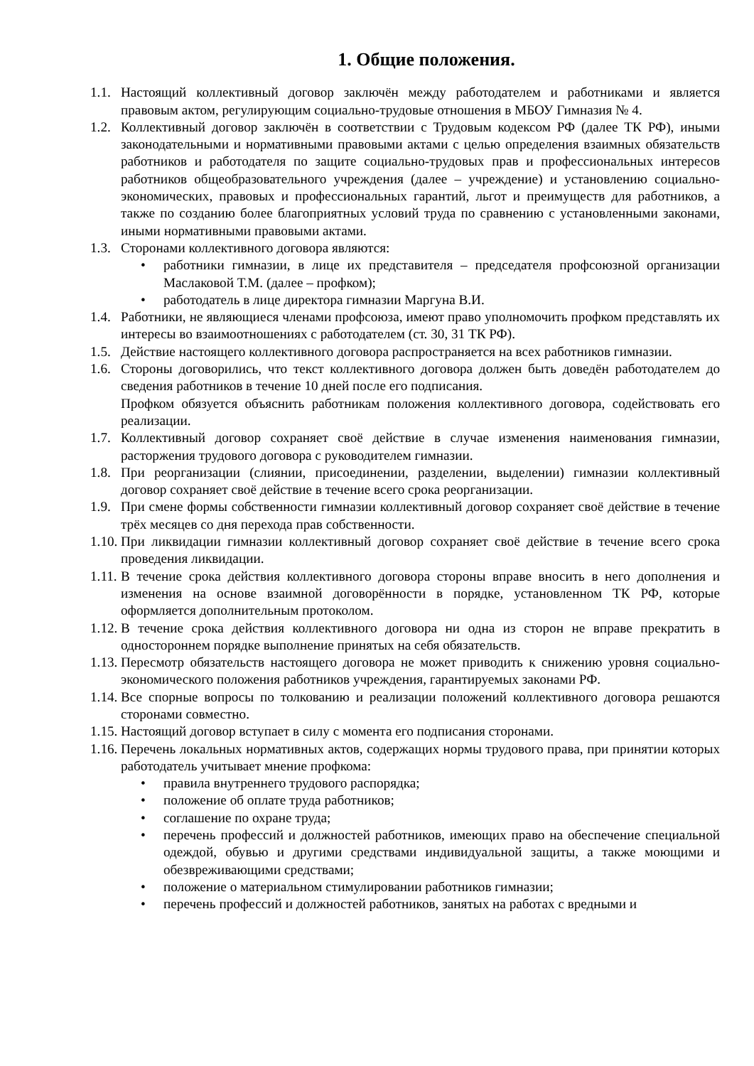1. Общие положения.
1.1.
Настоящий коллективный договор заключён между работодателем и работниками и является правовым актом, регулирующим социально-трудовые отношения в МБОУ Гимназия № 4.
1.2.
Коллективный договор заключён в соответствии с Трудовым кодексом РФ (далее ТК РФ), иными законодательными и нормативными правовыми актами с целью определения взаимных обязательств работников и работодателя по защите социально-трудовых прав и профессиональных интересов работников общеобразовательного учреждения (далее – учреждение) и установлению социально-экономических, правовых и профессиональных гарантий, льгот и преимуществ для работников, а также по созданию более благоприятных условий труда по сравнению с установленными законами, иными нормативными правовыми актами.
1.3.
Сторонами коллективного договора являются:
• работники гимназии, в лице их представителя – председателя профсоюзной организации Маслаковой Т.М. (далее – профком);
• работодатель в лице директора гимназии Маргуна В.И.
1.4.
Работники, не являющиеся членами профсоюза, имеют право уполномочить профком представлять их интересы во взаимоотношениях с работодателем (ст. 30, 31 ТК РФ).
1.5.
Действие настоящего коллективного договора распространяется на всех работников гимназии.
1.6.
Стороны договорились, что текст коллективного договора должен быть доведён работодателем до сведения работников в течение 10 дней после его подписания.
Профком обязуется объяснить работникам положения коллективного договора, содействовать его реализации.
1.7.
Коллективный договор сохраняет своё действие в случае изменения наименования гимназии, расторжения трудового договора с руководителем гимназии.
1.8.
При реорганизации (слиянии, присоединении, разделении, выделении) гимназии коллективный договор сохраняет своё действие в течение всего срока реорганизации.
1.9.
При смене формы собственности гимназии коллективный договор сохраняет своё действие в течение трёх месяцев со дня перехода прав собственности.
1.10.
При ликвидации гимназии коллективный договор сохраняет своё действие в течение всего срока проведения ликвидации.
1.11.
В течение срока действия коллективного договора стороны вправе вносить в него дополнения и изменения на основе взаимной договорённости в порядке, установленном ТК РФ, которые оформляется дополнительным протоколом.
1.12.
В течение срока действия коллективного договора ни одна из сторон не вправе прекратить в одностороннем порядке выполнение принятых на себя обязательств.
1.13.
Пересмотр обязательств настоящего договора не может приводить к снижению уровня социально-экономического положения работников учреждения, гарантируемых законами РФ.
1.14.
Все спорные вопросы по толкованию и реализации положений коллективного договора решаются сторонами совместно.
1.15.
Настоящий договор вступает в силу с момента его подписания сторонами.
1.16.
Перечень локальных нормативных актов, содержащих нормы трудового права, при принятии которых работодатель учитывает мнение профкома:
• правила внутреннего трудового распорядка;
• положение об оплате труда работников;
• соглашение по охране труда;
• перечень профессий и должностей работников, имеющих право на обеспечение специальной одеждой, обувью и другими средствами индивидуальной защиты, а также моющими и обезвреживающими средствами;
• положение о материальном стимулировании работников гимназии;
• перечень профессий и должностей работников, занятых на работах с вредными и